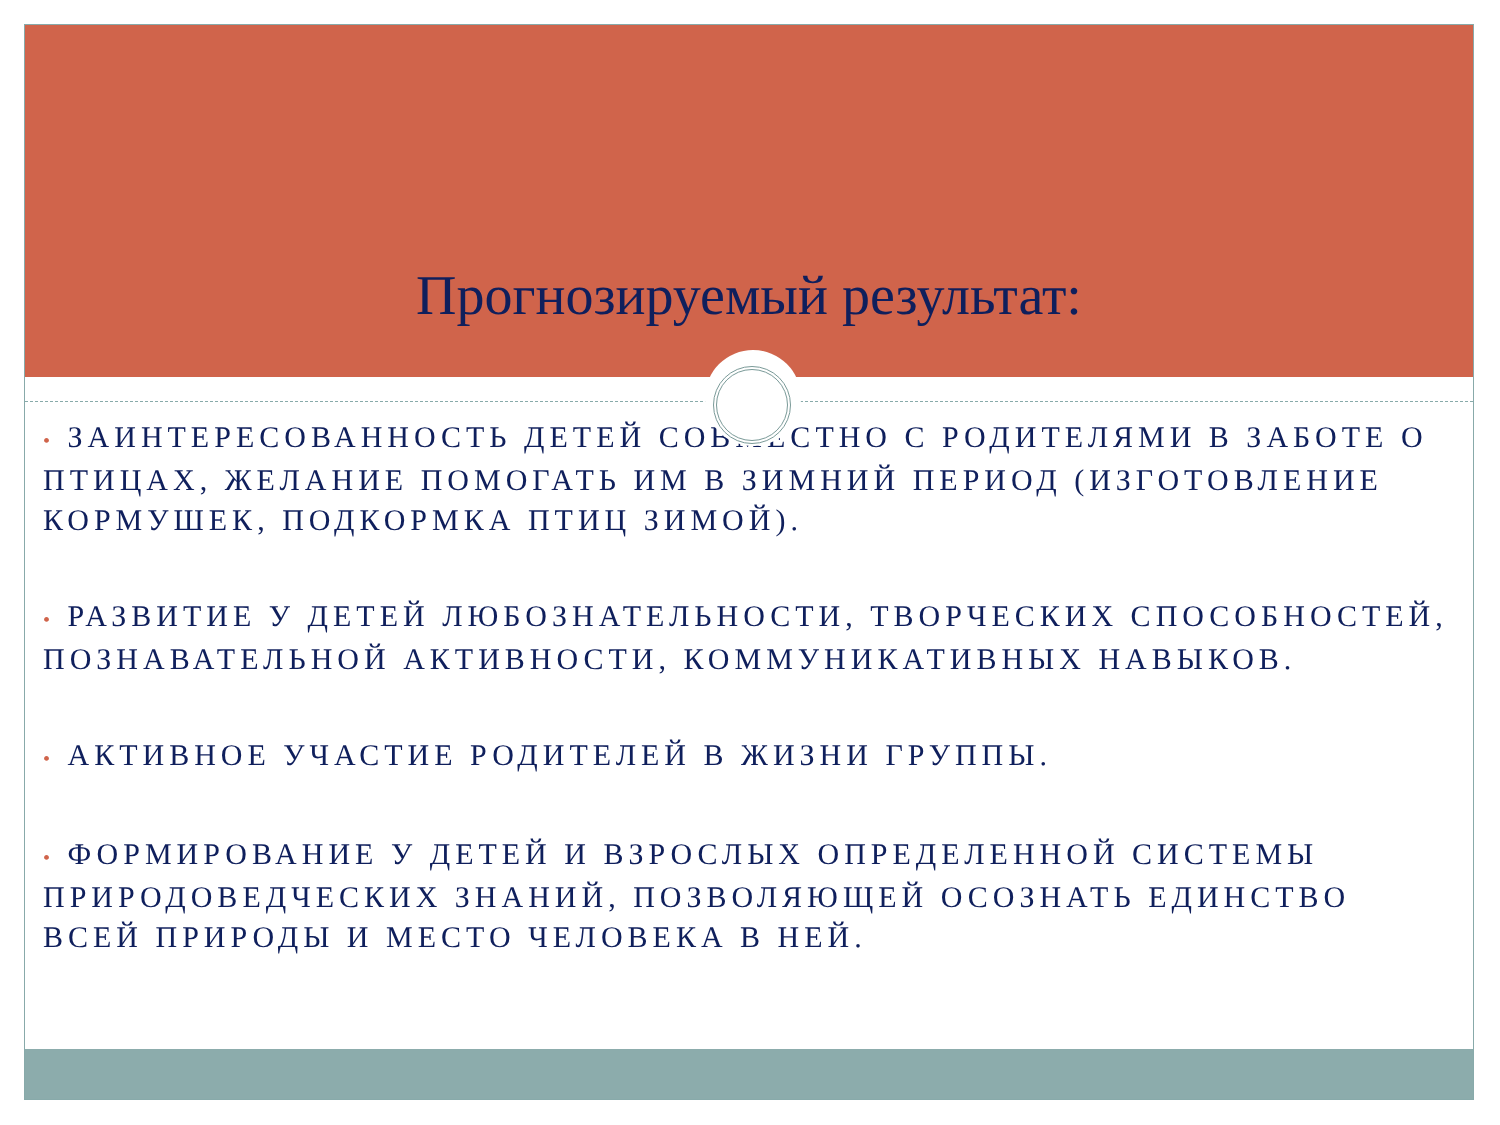Прогнозируемый результат:
• ЗАИНТЕРЕСОВАННОСТЬ ДЕТЕЙ СОВМЕСТНО С РОДИТЕЛЯМИ В ЗАБОТЕ О ПТИЦАХ, ЖЕЛАНИЕ ПОМОГАТЬ ИМ В ЗИМНИЙ ПЕРИОД (ИЗГОТОВЛЕНИЕ КОРМУШЕК, ПОДКОРМКА ПТИЦ ЗИМОЙ).
• РАЗВИТИЕ У ДЕТЕЙ ЛЮБОЗНАТЕЛЬНОСТИ, ТВОРЧЕСКИХ СПОСОБНОСТЕЙ, ПОЗНАВАТЕЛЬНОЙ АКТИВНОСТИ, КОММУНИКАТИВНЫХ НАВЫКОВ.
• АКТИВНОЕ УЧАСТИЕ РОДИТЕЛЕЙ В ЖИЗНИ ГРУППЫ.
• ФОРМИРОВАНИЕ У ДЕТЕЙ И ВЗРОСЛЫХ ОПРЕДЕЛЕННОЙ СИСТЕМЫ ПРИРОДОВЕДЧЕСКИХ ЗНАНИЙ, ПОЗВОЛЯЮЩЕЙ ОСОЗНАТЬ ЕДИНСТВО ВСЕЙ ПРИРОДЫ И МЕСТО ЧЕЛОВЕКА В НЕЙ.